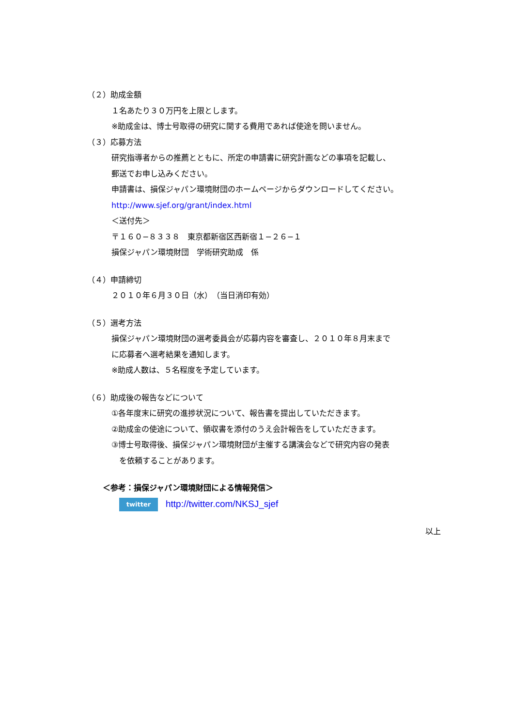（２）助成金額
１名あたり３０万円を上限とします。
※助成金は、博士号取得の研究に関する費用であれば使途を問いません。
（３）応募方法
研究指導者からの推薦とともに、所定の申請書に研究計画などの事項を記載し、
郵送でお申し込みください。
申請書は、損保ジャパン環境財団のホームページからダウンロードしてください。
http://www.sjef.org/grant/index.html
＜送付先＞
〒１６０−８３３８　東京都新宿区西新宿１−２６−１
損保ジャパン環境財団　学術研究助成　係
（４）申請締切
２０１０年６月３０日（水）　（当日消印有効）
（５）選考方法
損保ジャパン環境財団の選考委員会が応募内容を審査し、２０１０年８月末まで
に応募者へ選考結果を通知します。
※助成人数は、５名程度を予定しています。
（６）助成後の報告などについて
①各年度末に研究の進捗状況について、報告書を提出していただきます。
②助成金の使途について、領収書を添付のうえ会計報告をしていただきます。
③博士号取得後、損保ジャパン環境財団が主催する講演会などで研究内容の発表
　を依頼することがあります。
＜参考：損保ジャパン環境財団による情報発信＞
twitter http://twitter.com/NKSJ_sjef
以上